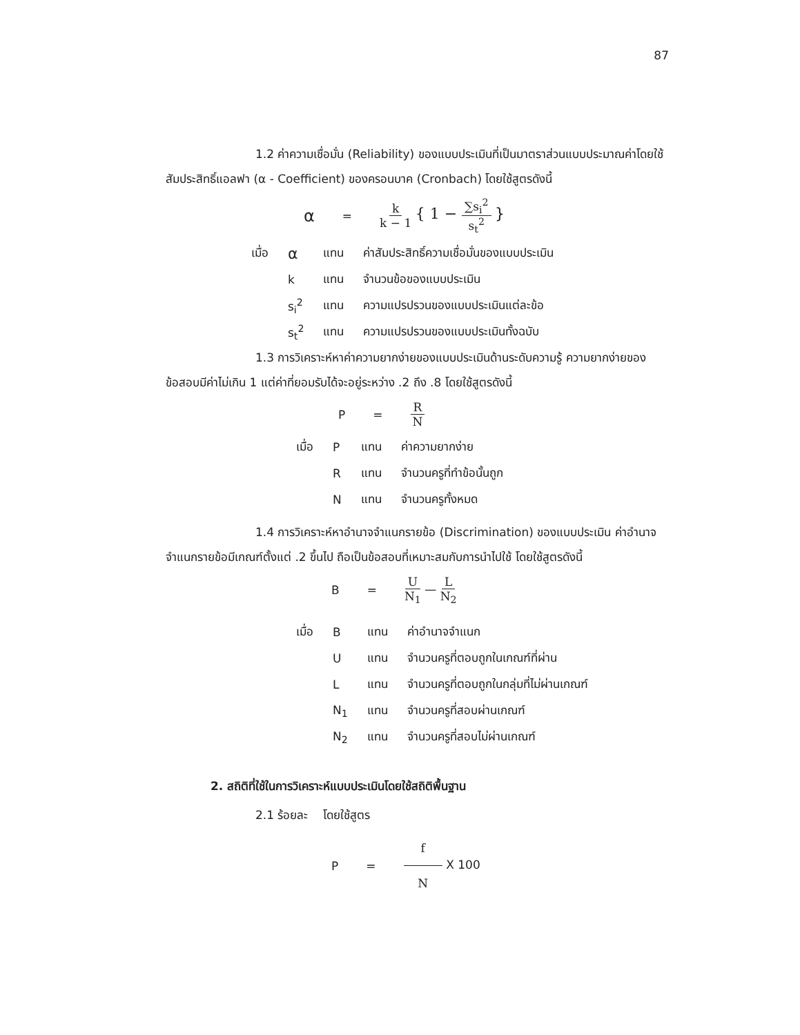87
1.2 ค่าความเชื่อมั่น (Reliability) ของแบบประเมินที่เป็นมาตราส่วนแบบประมาณค่าโดยใช้สัมประสิทธิ์แอลฟา (α - Coefficient) ของครอนบาค (Cronbach) โดยใช้สูตรดังนี้
α
= k k − 1 { 1 − ∑s<sub>i</sub><sup>2</sup> s<sub>t</sub><sup>2</sup> }
| เมื่อ | α | แทน | ค่าสัมประสิทธิ์ความเชื่อมั่นของแบบประเมิน |
| | k | แทน | จำนวนข้อของแบบประเมิน |
| | s<sub>i</sub><sup>2</sup> | แทน | ความแปรปรวนของแบบประเมินแต่ละข้อ |
| | s<sub>t</sub><sup>2</sup> | แทน | ความแปรปรวนของแบบประเมินทั้งฉบับ |
1.3 การวิเคราะห์หาค่าความยากง่ายของแบบประเมินด้านระดับความรู้ ความยากง่ายของข้อสอบมีค่าไม่เกิน 1 แต่ค่าที่ยอมรับได้จะอยู่ระหว่าง .2 ถึง .8 โดยใช้สูตรดังนี้
P = R N
| เมื่อ | P | แทน | ค่าความยากง่าย |
| | R | แทน | จำนวนครูที่ทำข้อนั้นถูก |
| | N | แทน | จำนวนครูทั้งหมด |
1.4 การวิเคราะห์หาอำนาจจำแนกรายข้อ (Discrimination) ของแบบประเมิน ค่าอำนาจจำแนกรายข้อมีเกณฑ์ตั้งแต่ .2 ขึ้นไป ถือเป็นข้อสอบที่เหมาะสมกับการนำไปใช้ โดยใช้สูตรดังนี้
B = U N<sub>1</sub> — L N<sub>2</sub>
| เมื่อ | B | แทน | ค่าอำนาจจำแนก |
| | U | แทน | จำนวนครูที่ตอบถูกในเกณฑ์ที่ผ่าน |
| | L | แทน | จำนวนครูที่ตอบถูกในกลุ่มที่ไม่ผ่านเกณฑ์ |
| | N<sub>1</sub> | แทน | จำนวนครูที่สอบผ่านเกณฑ์ |
| | N<sub>2</sub> | แทน | จำนวนครูที่สอบไม่ผ่านเกณฑ์ |
2. สถิติที่ใช้ในการวิเคราะห์แบบประเมินโดยใช้สถิติพื้นฐาน
2.1 ร้อยละ โดยใช้สูตร
P = f N X 100